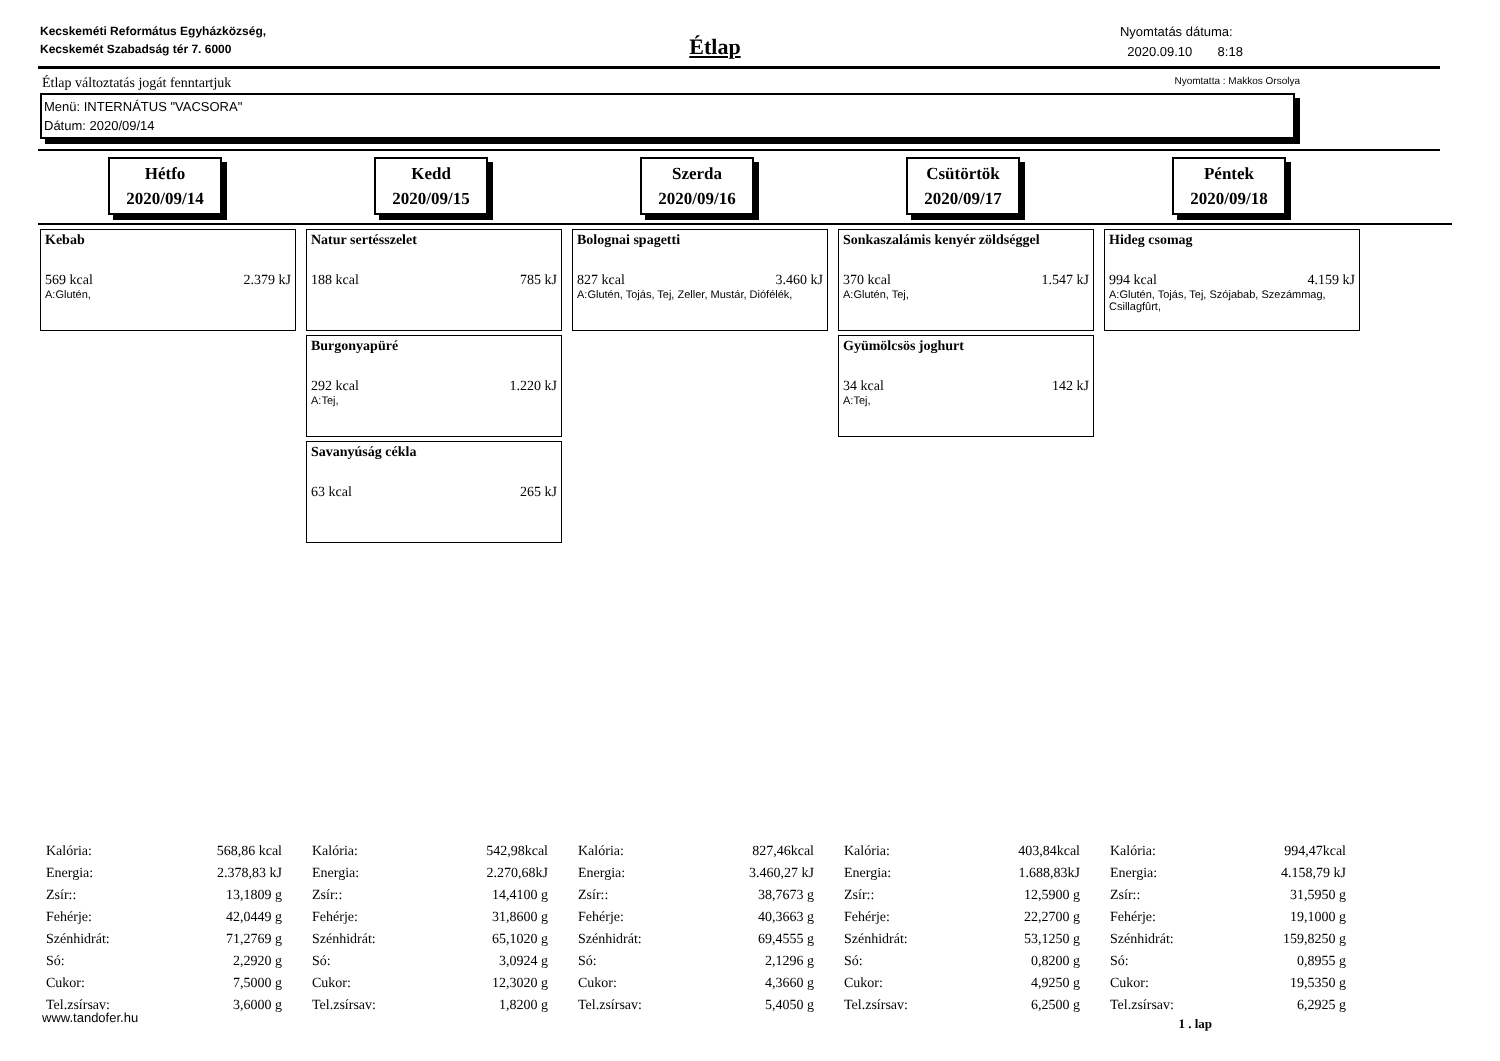Kecskeméti Református Egyházközség, Kecskemét Szabadság tér 7. 6000
Étlap
Nyomtatás dátuma:
2020.09.10 8:18
Étlap változtatás jogát fenntartjuk Nyomtatta : Makkos Orsolya
Menü: INTERNÁTUS "VACSORA"
Dátum: 2020/09/14
Hétfo
2020/09/14
Kedd
2020/09/15
Szerda
2020/09/16
Csütörtök
2020/09/17
Péntek
2020/09/18
Kebab
569 kcal 2.379 kJ
A:Glutén,
Natur sertésszelet
188 kcal 785 kJ
Burgonyapüré
292 kcal 1.220 kJ
A:Tej,
Savanyúság cékla
63 kcal 265 kJ
Bolognai spagetti
827 kcal 3.460 kJ
A:Glutén, Tojás, Tej, Zeller, Mustár, Diófélék,
Sonkaszalámis kenyér zöldséggel
370 kcal 1.547 kJ
A:Glutén, Tej,
Gyümölcsös joghurt
34 kcal 142 kJ
A:Tej,
Hideg csomag
994 kcal 4.159 kJ
A:Glutén, Tojás, Tej, Szójabab, Szezámmag, Csillagfûrt,
| Kalória: | 568,86 kcal |
| Energia: | 2.378,83 kJ |
| Zsír:: | 13,1809 g |
| Fehérje: | 42,0449 g |
| Szénhidrát: | 71,2769 g |
| Só: | 2,2920 g |
| Cukor: | 7,5000 g |
| Tel.zsírsav: | 3,6000 g |
| Kalória: | 542,98kcal |
| Energia: | 2.270,68kJ |
| Zsír:: | 14,4100 g |
| Fehérje: | 31,8600 g |
| Szénhidrát: | 65,1020 g |
| Só: | 3,0924 g |
| Cukor: | 12,3020 g |
| Tel.zsírsav: | 1,8200 g |
| Kalória: | 827,46kcal |
| Energia: | 3.460,27 kJ |
| Zsír:: | 38,7673 g |
| Fehérje: | 40,3663 g |
| Szénhidrát: | 69,4555 g |
| Só: | 2,1296 g |
| Cukor: | 4,3660 g |
| Tel.zsírsav: | 5,4050 g |
| Kalória: | 403,84kcal |
| Energia: | 1.688,83kJ |
| Zsír:: | 12,5900 g |
| Fehérje: | 22,2700 g |
| Szénhidrát: | 53,1250 g |
| Só: | 0,8200 g |
| Cukor: | 4,9250 g |
| Tel.zsírsav: | 6,2500 g |
| Kalória: | 994,47kcal |
| Energia: | 4.158,79 kJ |
| Zsír:: | 31,5950 g |
| Fehérje: | 19,1000 g |
| Szénhidrát: | 159,8250 g |
| Só: | 0,8955 g |
| Cukor: | 19,5350 g |
| Tel.zsírsav: | 6,2925 g |
www.tandofer.hu 1 . lap